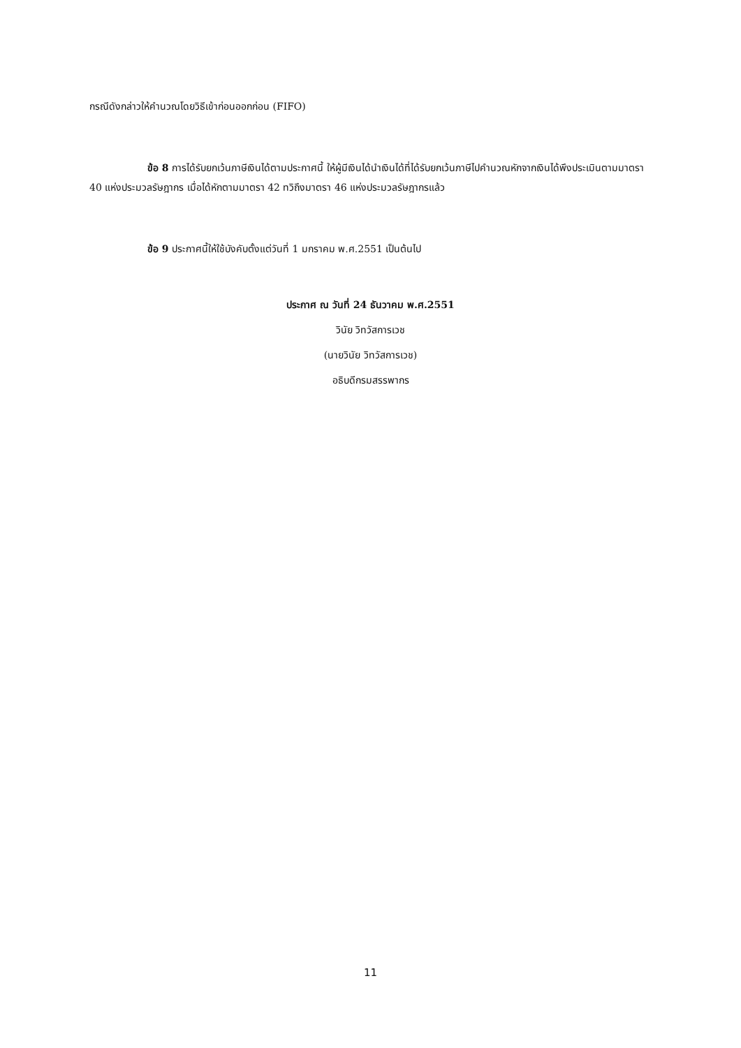กรณีดังกล่าวให้คำนวณโดยวิธีเข้าก่อนออกก่อน (FIFO)
ข้อ 8 การได้รับยกเว้นภาษีเงินได้ตามประกาศนี้ ให้ผู้มีเงินได้นำเงินได้ที่ได้รับยกเว้นภาษีไปคำนวณหักจากเงินได้พึงประเมินตามมาตรา 40 แห่งประมวลรัษฎากร เมื่อได้หักตามมาตรา 42 ทวิถึงมาตรา 46 แห่งประมวลรัษฎากรแล้ว
ข้อ 9 ประกาศนี้ให้ใช้บังคับตั้งแต่วันที่ 1 มกราคม พ.ศ.2551 เป็นต้นไป
ประกาศ ณ วันที่ 24 ธันวาคม พ.ศ.2551
วินัย วิทวัสการเวช
(นายวินัย วิทวัสการเวช)
อธิบดีกรมสรรพากร
11